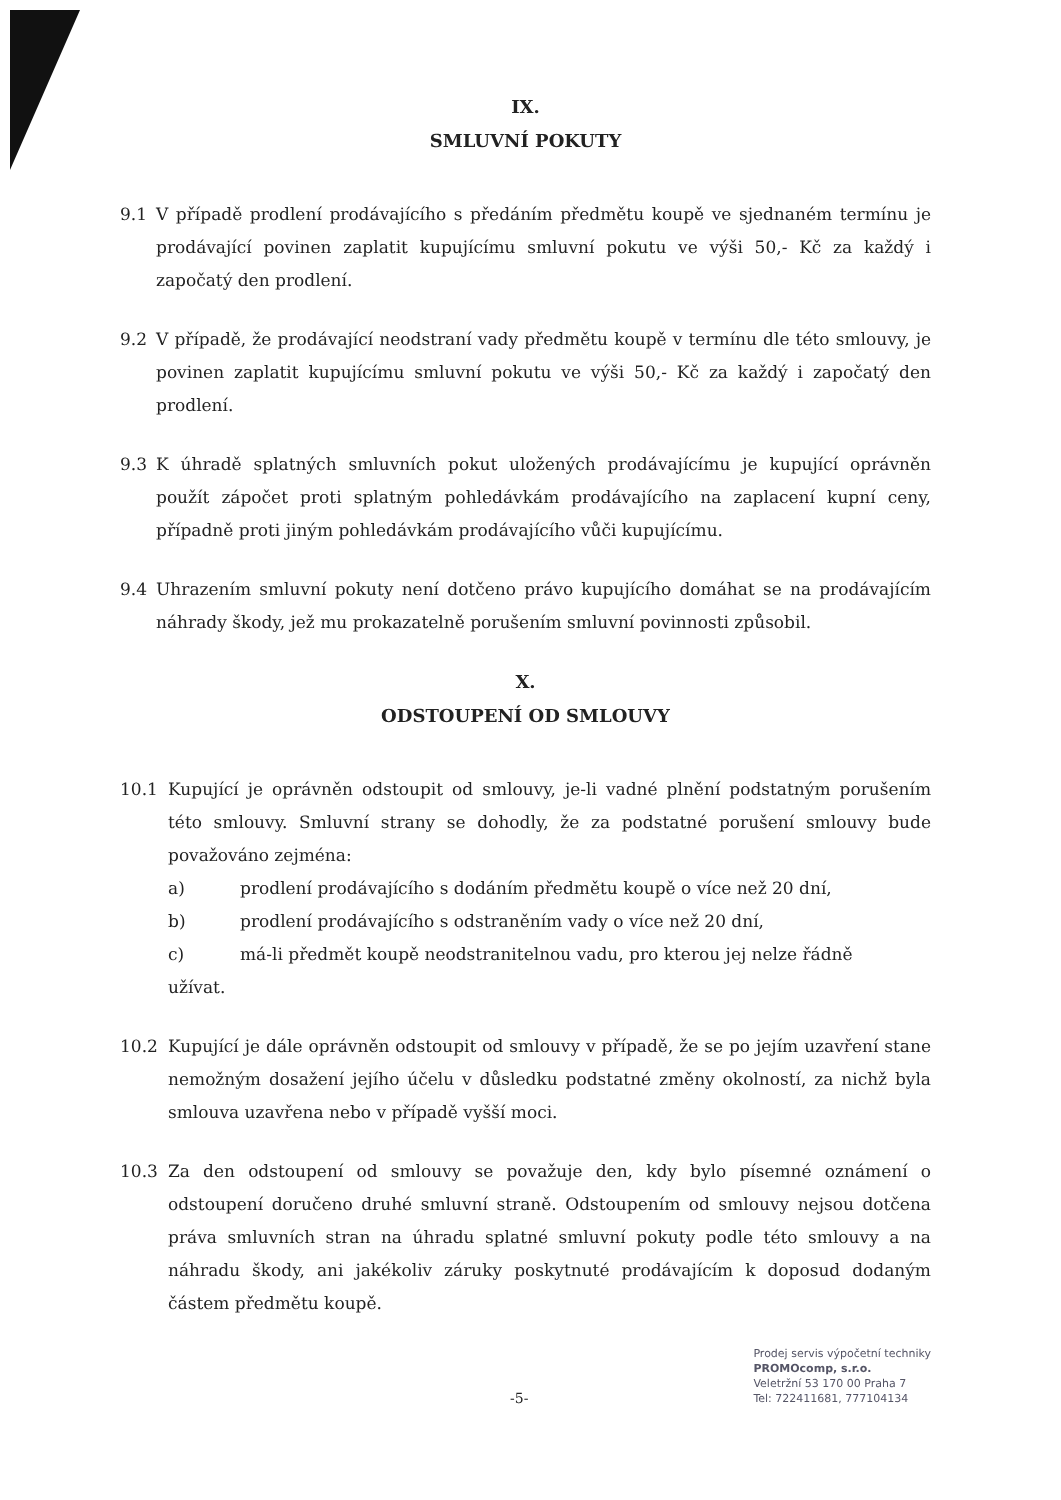IX.
SMLUVNÍ POKUTY
9.1 V případě prodlení prodávajícího s předáním předmětu koupě ve sjednaném termínu je prodávající povinen zaplatit kupujícímu smluvní pokutu ve výši 50,- Kč za každý i započatý den prodlení.
9.2 V případě, že prodávající neodstraní vady předmětu koupě v termínu dle této smlouvy, je povinen zaplatit kupujícímu smluvní pokutu ve výši 50,- Kč za každý i započatý den prodlení.
9.3 K úhradě splatných smluvních pokut uložených prodávajícímu je kupující oprávněn použít zápočet proti splatným pohledávkám prodávajícího na zaplacení kupní ceny, případně proti jiným pohledávkám prodávajícího vůči kupujícímu.
9.4 Uhrazením smluvní pokuty není dotčeno právo kupujícího domáhat se na prodávajícím náhrady škody, jež mu prokazatelně porušením smluvní povinnosti způsobil.
X.
ODSTOUPENÍ OD SMLOUVY
10.1 Kupující je oprávněn odstoupit od smlouvy, je-li vadné plnění podstatným porušením této smlouvy. Smluvní strany se dohodly, že za podstatné porušení smlouvy bude považováno zejména:
a) prodlení prodávajícího s dodáním předmětu koupě o více než 20 dní,
b) prodlení prodávajícího s odstraněním vady o více než 20 dní,
c) má-li předmět koupě neodstranitelnou vadu, pro kterou jej nelze řádně
užívat.
10.2 Kupující je dále oprávněn odstoupit od smlouvy v případě, že se po jejím uzavření stane nemožným dosažení jejího účelu v důsledku podstatné změny okolností, za nichž byla smlouva uzavřena nebo v případě vyšší moci.
10.3 Za den odstoupení od smlouvy se považuje den, kdy bylo písemné oznámení o odstoupení doručeno druhé smluvní straně. Odstoupením od smlouvy nejsou dotčena práva smluvních stran na úhradu splatné smluvní pokuty podle této smlouvy a na náhradu škody, ani jakékoliv záruky poskytnuté prodávajícím k doposud dodaným částem předmětu koupě.
-5-
Prodej servis výpočetní techniky
PROMOcomp, s.r.o.
Veletržní 53 170 00 Praha 7
Tel: 722411681, 777104134